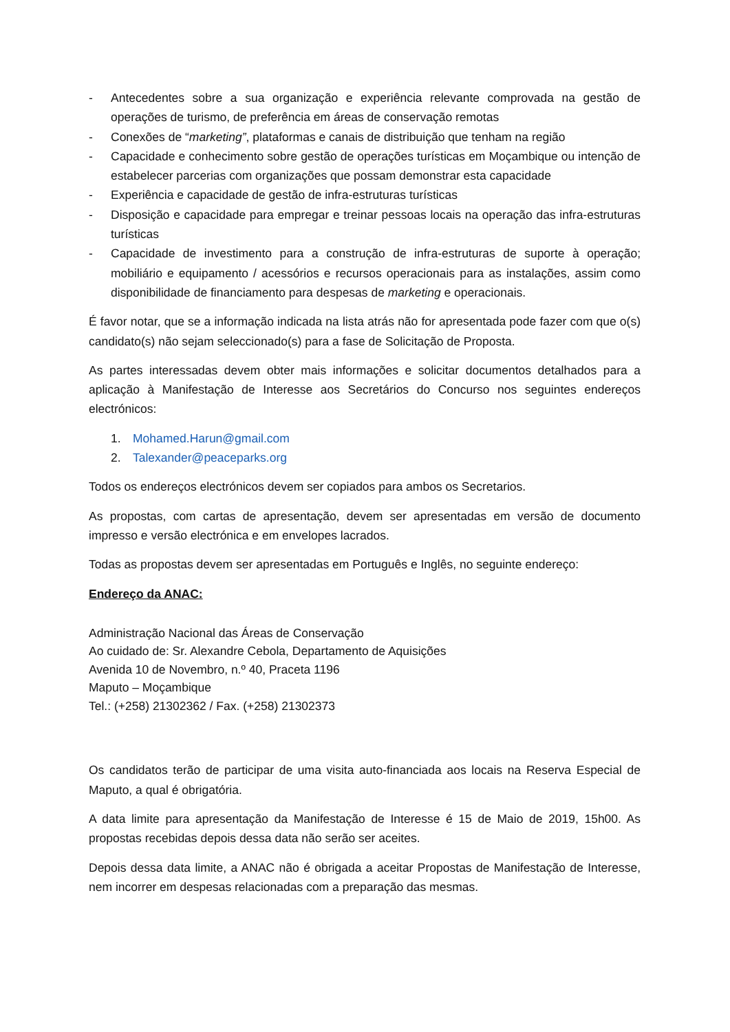- Antecedentes sobre a sua organização e experiência relevante comprovada na gestão de operações de turismo, de preferência em áreas de conservação remotas
- Conexões de “marketing”, plataformas e canais de distribuição que tenham na região
- Capacidade e conhecimento sobre gestão de operações turísticas em Moçambique ou intenção de estabelecer parcerias com organizações que possam demonstrar esta capacidade
- Experiência e capacidade de gestão de infra-estruturas turísticas
- Disposição e capacidade para empregar e treinar pessoas locais na operação das infra-estruturas turísticas
- Capacidade de investimento para a construção de infra-estruturas de suporte à operação; mobiliário e equipamento / acessórios e recursos operacionais para as instalações, assim como disponibilidade de financiamento para despesas de marketing e operacionais.
É favor notar, que se a informação indicada na lista atrás não for apresentada pode fazer com que o(s) candidato(s) não sejam seleccionado(s) para a fase de Solicitação de Proposta.
As partes interessadas devem obter mais informações e solicitar documentos detalhados para a aplicação à Manifestação de Interesse aos Secretários do Concurso nos seguintes endereços electrónicos:
1. Mohamed.Harun@gmail.com
2. Talexander@peaceparks.org
Todos os endereços electrónicos devem ser copiados para ambos os Secretarios.
As propostas, com cartas de apresentação, devem ser apresentadas em versão de documento impresso e versão electrónica e em envelopes lacrados.
Todas as propostas devem ser apresentadas em Português e Inglês, no seguinte endereço:
Endereço da ANAC:
Administração Nacional das Áreas de Conservação
Ao cuidado de: Sr. Alexandre Cebola, Departamento de Aquisições
Avenida 10 de Novembro, n.º 40, Praceta 1196
Maputo – Moçambique
Tel.: (+258) 21302362 / Fax. (+258) 21302373
Os candidatos terão de participar de uma visita auto-financiada aos locais na Reserva Especial de Maputo, a qual é obrigatória.
A data limite para apresentação da Manifestação de Interesse é 15 de Maio de 2019, 15h00. As propostas recebidas depois dessa data não serão ser aceites.
Depois dessa data limite, a ANAC não é obrigada a aceitar Propostas de Manifestação de Interesse, nem incorrer em despesas relacionadas com a preparação das mesmas.